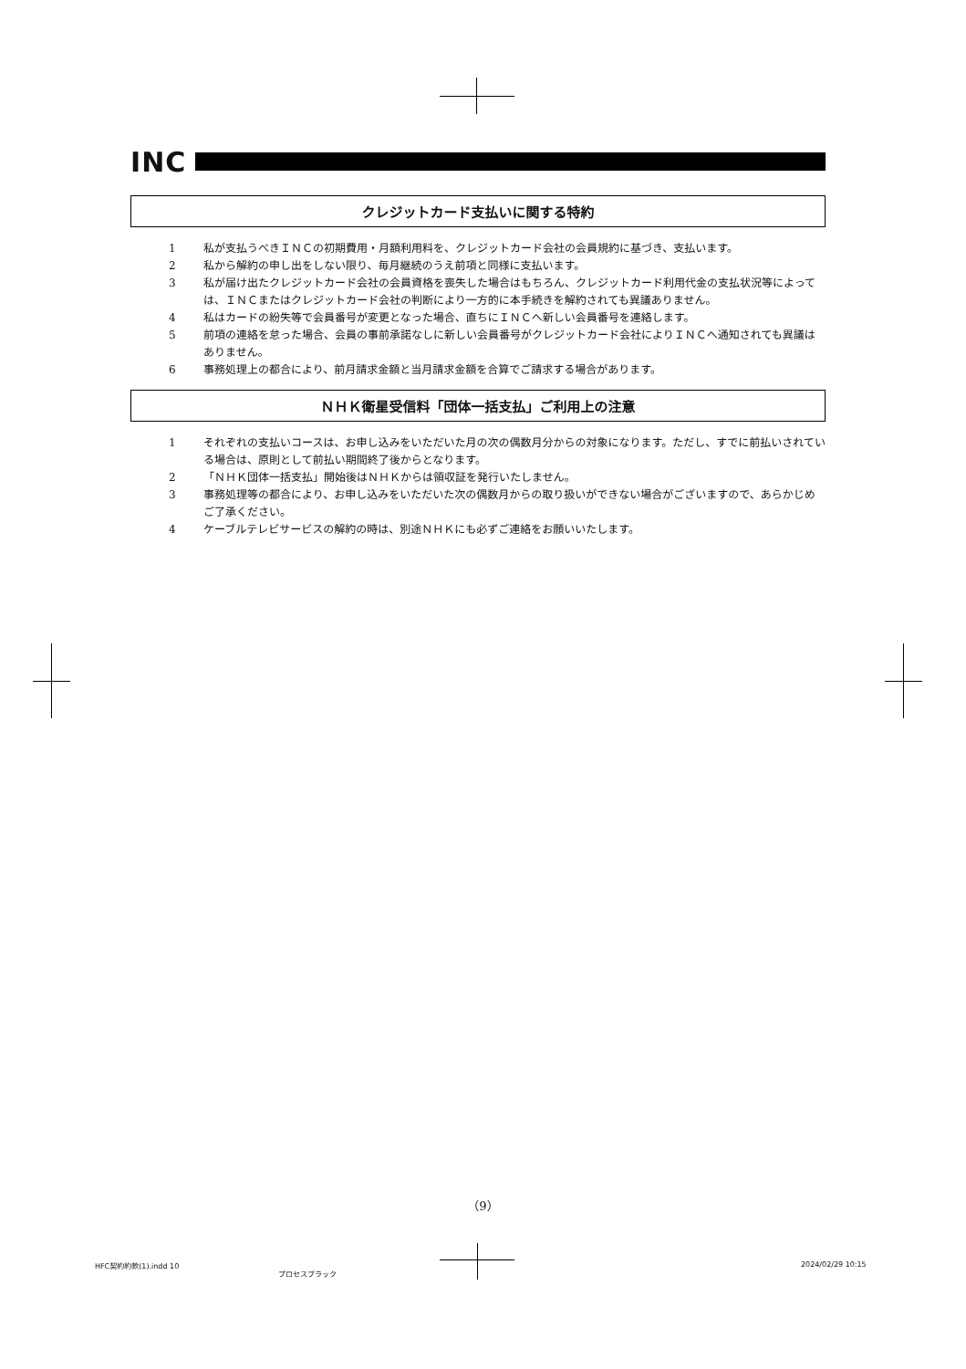INC
クレジットカード支払いに関する特約
1 私が支払うべきＩＮＣの初期費用・月額利用料を、クレジットカード会社の会員規約に基づき、支払います。
2 私から解約の申し出をしない限り、毎月継続のうえ前項と同様に支払います。
3 私が届け出たクレジットカード会社の会員資格を喪失した場合はもちろん、クレジットカード利用代金の支払状況等によっては、ＩＮＣまたはクレジットカード会社の判断により一方的に本手続きを解約されても異議ありません。
4 私はカードの紛失等で会員番号が変更となった場合、直ちにＩＮＣへ新しい会員番号を連絡します。
5 前項の連絡を怠った場合、会員の事前承諾なしに新しい会員番号がクレジットカード会社によりＩＮＣへ通知されても異議はありません。
6 事務処理上の都合により、前月請求金額と当月請求金額を合算でご請求する場合があります。
ＮＨＫ衛星受信料「団体一括支払」ご利用上の注意
1 それぞれの支払いコースは、お申し込みをいただいた月の次の偶数月分からの対象になります。ただし、すでに前払いされている場合は、原則として前払い期間終了後からとなります。
2 「ＮＨＫ団体一括支払」開始後はＮＨＫからは領収証を発行いたしません。
3 事務処理等の都合により、お申し込みをいただいた次の偶数月からの取り扱いができない場合がございますので、あらかじめご了承ください。
4 ケーブルテレビサービスの解約の時は、別途ＮＨＫにも必ずご連絡をお願いいたします。
（9）
HFC契約約款(1).indd 10
プロセスブラック
2024/02/29 10:15